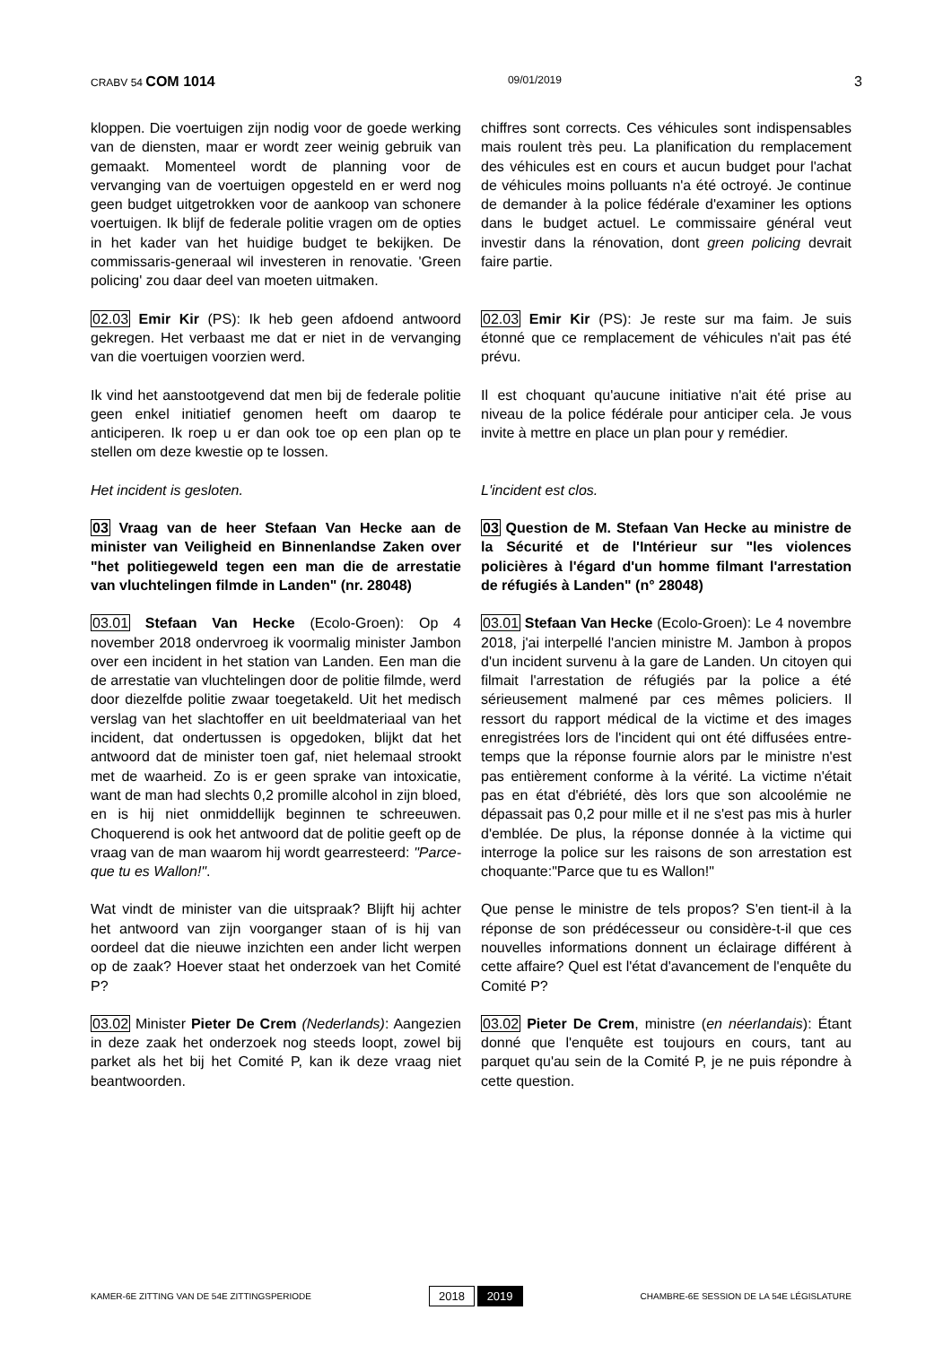CRABV 54 COM 1014
09/01/2019
3
kloppen. Die voertuigen zijn nodig voor de goede werking van de diensten, maar er wordt zeer weinig gebruik van gemaakt. Momenteel wordt de planning voor de vervanging van de voertuigen opgesteld en er werd nog geen budget uitgetrokken voor de aankoop van schonere voertuigen. Ik blijf de federale politie vragen om de opties in het kader van het huidige budget te bekijken. De commissaris-generaal wil investeren in renovatie. 'Green policing' zou daar deel van moeten uitmaken.
chiffres sont corrects. Ces véhicules sont indispensables mais roulent très peu. La planification du remplacement des véhicules est en cours et aucun budget pour l'achat de véhicules moins polluants n'a été octroyé. Je continue de demander à la police fédérale d'examiner les options dans le budget actuel. Le commissaire général veut investir dans la rénovation, dont green policing devrait faire partie.
02.03 Emir Kir (PS): Ik heb geen afdoend antwoord gekregen. Het verbaast me dat er niet in de vervanging van die voertuigen voorzien werd.
02.03 Emir Kir (PS): Je reste sur ma faim. Je suis étonné que ce remplacement de véhicules n'ait pas été prévu.
Ik vind het aanstootgevend dat men bij de federale politie geen enkel initiatief genomen heeft om daarop te anticiperen. Ik roep u er dan ook toe op een plan op te stellen om deze kwestie op te lossen.
Il est choquant qu'aucune initiative n'ait été prise au niveau de la police fédérale pour anticiper cela. Je vous invite à mettre en place un plan pour y remédier.
Het incident is gesloten. L'incident est clos.
03 Vraag van de heer Stefaan Van Hecke aan de minister van Veiligheid en Binnenlandse Zaken over "het politiegeweld tegen een man die de arrestatie van vluchtelingen filmde in Landen" (nr. 28048)
03 Question de M. Stefaan Van Hecke au ministre de la Sécurité et de l'Intérieur sur "les violences policières à l'égard d'un homme filmant l'arrestation de réfugiés à Landen" (n° 28048)
03.01 Stefaan Van Hecke (Ecolo-Groen): Op 4 november 2018 ondervroeg ik voormalig minister Jambon over een incident in het station van Landen. Een man die de arrestatie van vluchtelingen door de politie filmde, werd door diezelfde politie zwaar toegetakeld. Uit het medisch verslag van het slachtoffer en uit beeldmateriaal van het incident, dat ondertussen is opgedoken, blijkt dat het antwoord dat de minister toen gaf, niet helemaal strookt met de waarheid. Zo is er geen sprake van intoxicatie, want de man had slechts 0,2 promille alcohol in zijn bloed, en is hij niet onmiddellijk beginnen te schreeuwen. Choquerend is ook het antwoord dat de politie geeft op de vraag van de man waarom hij wordt gearresteerd: "Parce-que tu es Wallon!".
03.01 Stefaan Van Hecke (Ecolo-Groen): Le 4 novembre 2018, j'ai interpellé l'ancien ministre M. Jambon à propos d'un incident survenu à la gare de Landen. Un citoyen qui filmait l'arrestation de réfugiés par la police a été sérieusement malmené par ces mêmes policiers. Il ressort du rapport médical de la victime et des images enregistrées lors de l'incident qui ont été diffusées entre-temps que la réponse fournie alors par le ministre n'est pas entièrement conforme à la vérité. La victime n'était pas en état d'ébriété, dès lors que son alcoolémie ne dépassait pas 0,2 pour mille et il ne s'est pas mis à hurler d'emblée. De plus, la réponse donnée à la victime qui interroge la police sur les raisons de son arrestation est choquante:"Parce que tu es Wallon!"
Wat vindt de minister van die uitspraak? Blijft hij achter het antwoord van zijn voorganger staan of is hij van oordeel dat die nieuwe inzichten een ander licht werpen op de zaak? Hoever staat het onderzoek van het Comité P?
Que pense le ministre de tels propos? S'en tient-il à la réponse de son prédécesseur ou considère-t-il que ces nouvelles informations donnent un éclairage différent à cette affaire? Quel est l'état d'avancement de l'enquête du Comité P?
03.02 Minister Pieter De Crem (Nederlands): Aangezien in deze zaak het onderzoek nog steeds loopt, zowel bij parket als het bij het Comité P, kan ik deze vraag niet beantwoorden.
03.02 Pieter De Crem, ministre (en néerlandais): Étant donné que l'enquête est toujours en cours, tant au parquet qu'au sein de la Comité P, je ne puis répondre à cette question.
KAMER-6E ZITTING VAN DE 54E ZITTINGSPERIODE
2018 2019
CHAMBRE-6E SESSION DE LA 54E LÉGISLATURE